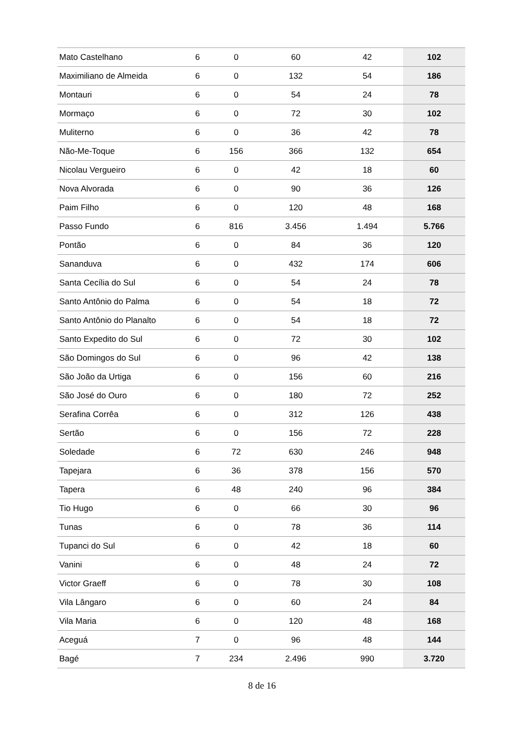| Mato Castelhano | 6 | 0 | 60 | 42 | 102 |
| Maximiliano de Almeida | 6 | 0 | 132 | 54 | 186 |
| Montauri | 6 | 0 | 54 | 24 | 78 |
| Mormaço | 6 | 0 | 72 | 30 | 102 |
| Muliterno | 6 | 0 | 36 | 42 | 78 |
| Não-Me-Toque | 6 | 156 | 366 | 132 | 654 |
| Nicolau Vergueiro | 6 | 0 | 42 | 18 | 60 |
| Nova Alvorada | 6 | 0 | 90 | 36 | 126 |
| Paim Filho | 6 | 0 | 120 | 48 | 168 |
| Passo Fundo | 6 | 816 | 3.456 | 1.494 | 5.766 |
| Pontão | 6 | 0 | 84 | 36 | 120 |
| Sananduva | 6 | 0 | 432 | 174 | 606 |
| Santa Cecília do Sul | 6 | 0 | 54 | 24 | 78 |
| Santo Antônio do Palma | 6 | 0 | 54 | 18 | 72 |
| Santo Antônio do Planalto | 6 | 0 | 54 | 18 | 72 |
| Santo Expedito do Sul | 6 | 0 | 72 | 30 | 102 |
| São Domingos do Sul | 6 | 0 | 96 | 42 | 138 |
| São João da Urtiga | 6 | 0 | 156 | 60 | 216 |
| São José do Ouro | 6 | 0 | 180 | 72 | 252 |
| Serafina Corrêa | 6 | 0 | 312 | 126 | 438 |
| Sertão | 6 | 0 | 156 | 72 | 228 |
| Soledade | 6 | 72 | 630 | 246 | 948 |
| Tapejara | 6 | 36 | 378 | 156 | 570 |
| Tapera | 6 | 48 | 240 | 96 | 384 |
| Tio Hugo | 6 | 0 | 66 | 30 | 96 |
| Tunas | 6 | 0 | 78 | 36 | 114 |
| Tupanci do Sul | 6 | 0 | 42 | 18 | 60 |
| Vanini | 6 | 0 | 48 | 24 | 72 |
| Victor Graeff | 6 | 0 | 78 | 30 | 108 |
| Vila Lângaro | 6 | 0 | 60 | 24 | 84 |
| Vila Maria | 6 | 0 | 120 | 48 | 168 |
| Aceguá | 7 | 0 | 96 | 48 | 144 |
| Bagé | 7 | 234 | 2.496 | 990 | 3.720 |
8 de 16